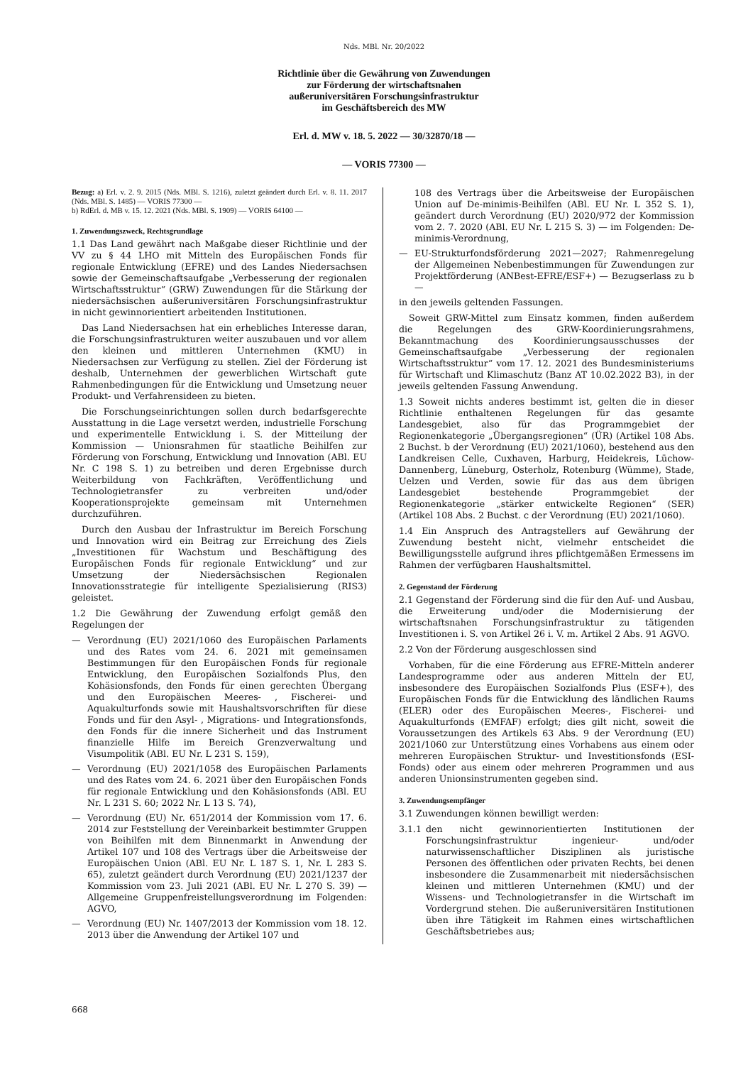Nds. MBl. Nr. 20/2022
Richtlinie über die Gewährung von Zuwendungen
zur Förderung der wirtschaftsnahen
außeruniversitären Forschungsinfrastruktur
im Geschäftsbereich des MW
Erl. d. MW v. 18. 5. 2022 — 30/32870/18 —
— VORIS 77300 —
Bezug: a) Erl. v. 2. 9. 2015 (Nds. MBl. S. 1216), zuletzt geändert durch Erl. v. 8. 11. 2017 (Nds. MBl. S. 1485) — VORIS 77300 —
b) RdErl. d. MB v. 15. 12. 2021 (Nds. MBl. S. 1909) — VORIS 64100 —
1. Zuwendungszweck, Rechtsgrundlage
1.1 Das Land gewährt nach Maßgabe dieser Richtlinie und der VV zu § 44 LHO mit Mitteln des Europäischen Fonds für regionale Entwicklung (EFRE) und des Landes Niedersachsen sowie der Gemeinschaftsaufgabe „Verbesserung der regionalen Wirtschaftsstruktur“ (GRW) Zuwendungen für die Stärkung der niedersächsischen außeruniversitären Forschungsinfrastruktur in nicht gewinnorientiert arbeitenden Institutionen.
Das Land Niedersachsen hat ein erhebliches Interesse daran, die Forschungsinfrastrukturen weiter auszubauen und vor allem den kleinen und mittleren Unternehmen (KMU) in Niedersachsen zur Verfügung zu stellen. Ziel der Förderung ist deshalb, Unternehmen der gewerblichen Wirtschaft gute Rahmenbedingungen für die Entwicklung und Umsetzung neuer Produkt- und Verfahrensideen zu bieten.
Die Forschungseinrichtungen sollen durch bedarfsgerechte Ausstattung in die Lage versetzt werden, industrielle Forschung und experimentelle Entwicklung i. S. der Mitteilung der Kommission — Unionsrahmen für staatliche Beihilfen zur Förderung von Forschung, Entwicklung und Innovation (ABl. EU Nr. C 198 S. 1) zu betreiben und deren Ergebnisse durch Weiterbildung von Fachkräften, Veröffentlichung und Technologietransfer zu verbreiten und/oder Kooperationsprojekte gemeinsam mit Unternehmen durchzuführen.
Durch den Ausbau der Infrastruktur im Bereich Forschung und Innovation wird ein Beitrag zur Erreichung des Ziels „Investitionen für Wachstum und Beschäftigung des Europäischen Fonds für regionale Entwicklung“ und zur Umsetzung der Niedersächsischen Regionalen Innovationsstrategie für intelligente Spezialisierung (RIS3) geleistet.
1.2 Die Gewährung der Zuwendung erfolgt gemäß den Regelungen der
— Verordnung (EU) 2021/1060 des Europäischen Parlaments und des Rates vom 24. 6. 2021 mit gemeinsamen Bestimmungen für den Europäischen Fonds für regionale Entwicklung, den Europäischen Sozialfonds Plus, den Kohäsionsfonds, den Fonds für einen gerechten Übergang und den Europäischen Meeres- , Fischerei- und Aquakulturfonds sowie mit Haushaltsvorschriften für diese Fonds und für den Asyl- , Migrations- und Integrationsfonds, den Fonds für die innere Sicherheit und das Instrument finanzielle Hilfe im Bereich Grenzverwaltung und Visumpolitik (ABl. EU Nr. L 231 S. 159),
— Verordnung (EU) 2021/1058 des Europäischen Parlaments und des Rates vom 24. 6. 2021 über den Europäischen Fonds für regionale Entwicklung und den Kohäsionsfonds (ABl. EU Nr. L 231 S. 60; 2022 Nr. L 13 S. 74),
— Verordnung (EU) Nr. 651/2014 der Kommission vom 17. 6. 2014 zur Feststellung der Vereinbarkeit bestimmter Gruppen von Beihilfen mit dem Binnenmarkt in Anwendung der Artikel 107 und 108 des Vertrags über die Arbeitsweise der Europäischen Union (ABl. EU Nr. L 187 S. 1, Nr. L 283 S. 65), zuletzt geändert durch Verordnung (EU) 2021/1237 der Kommission vom 23. Juli 2021 (ABl. EU Nr. L 270 S. 39) — Allgemeine Gruppenfreistellungsverordnung im Folgenden: AGVO,
— Verordnung (EU) Nr. 1407/2013 der Kommission vom 18. 12. 2013 über die Anwendung der Artikel 107 und
108 des Vertrags über die Arbeitsweise der Europäischen Union auf De-minimis-Beihilfen (ABl. EU Nr. L 352 S. 1), geändert durch Verordnung (EU) 2020/972 der Kommission vom 2. 7. 2020 (ABl. EU Nr. L 215 S. 3) — im Folgenden: De-minimis-Verordnung,
— EU-Strukturfondsförderung 2021—2027; Rahmenregelung der Allgemeinen Nebenbestimmungen für Zuwendungen zur Projektförderung (ANBest-EFRE/ESF+) — Bezugserlass zu b —
in den jeweils geltenden Fassungen.
Soweit GRW-Mittel zum Einsatz kommen, finden außerdem die Regelungen des GRW-Koordinierungsrahmens, Bekanntmachung des Koordinierungsausschusses der Gemeinschaftsaufgabe „Verbesserung der regionalen Wirtschaftsstruktur“ vom 17. 12. 2021 des Bundesministeriums für Wirtschaft und Klimaschutz (Banz AT 10.02.2022 B3), in der jeweils geltenden Fassung Anwendung.
1.3 Soweit nichts anderes bestimmt ist, gelten die in dieser Richtlinie enthaltenen Regelungen für das gesamte Landesgebiet, also für das Programmgebiet der Regionenkategorie „Übergangsregionen“ (ÜR) (Artikel 108 Abs. 2 Buchst. b der Verordnung (EU) 2021/1060), bestehend aus den Landkreisen Celle, Cuxhaven, Harburg, Heidekreis, Lüchow-Dannenberg, Lüneburg, Osterholz, Rotenburg (Wümme), Stade, Uelzen und Verden, sowie für das aus dem übrigen Landesgebiet bestehende Programmgebiet der Regionenkategorie „stärker entwickelte Regionen“ (SER) (Artikel 108 Abs. 2 Buchst. c der Verordnung (EU) 2021/1060).
1.4 Ein Anspruch des Antragstellers auf Gewährung der Zuwendung besteht nicht, vielmehr entscheidet die Bewilligungsstelle aufgrund ihres pflichtgemäßen Ermessens im Rahmen der verfügbaren Haushaltsmittel.
2. Gegenstand der Förderung
2.1 Gegenstand der Förderung sind die für den Auf- und Ausbau, die Erweiterung und/oder die Modernisierung der wirtschaftsnahen Forschungsinfrastruktur zu tätigenden Investitionen i. S. von Artikel 26 i. V. m. Artikel 2 Abs. 91 AGVO.
2.2 Von der Förderung ausgeschlossen sind
Vorhaben, für die eine Förderung aus EFRE-Mitteln anderer Landesprogramme oder aus anderen Mitteln der EU, insbesondere des Europäischen Sozialfonds Plus (ESF+), des Europäischen Fonds für die Entwicklung des ländlichen Raums (ELER) oder des Europäischen Meeres-, Fischerei- und Aquakulturfonds (EMFAF) erfolgt; dies gilt nicht, soweit die Voraussetzungen des Artikels 63 Abs. 9 der Verordnung (EU) 2021/1060 zur Unterstützung eines Vorhabens aus einem oder mehreren Europäischen Struktur- und Investitionsfonds (ESI-Fonds) oder aus einem oder mehreren Programmen und aus anderen Unionsinstrumenten gegeben sind.
3. Zuwendungsempfänger
3.1 Zuwendungen können bewilligt werden:
3.1.1 den nicht gewinnorientierten Institutionen der Forschungsinfrastruktur ingenieur- und/oder naturwissenschaftlicher Disziplinen als juristische Personen des öffentlichen oder privaten Rechts, bei denen insbesondere die Zusammenarbeit mit niedersächsischen kleinen und mittleren Unternehmen (KMU) und der Wissens- und Technologietransfer in die Wirtschaft im Vordergrund stehen. Die außeruniversitären Institutionen üben ihre Tätigkeit im Rahmen eines wirtschaftlichen Geschäftsbetriebes aus;
668